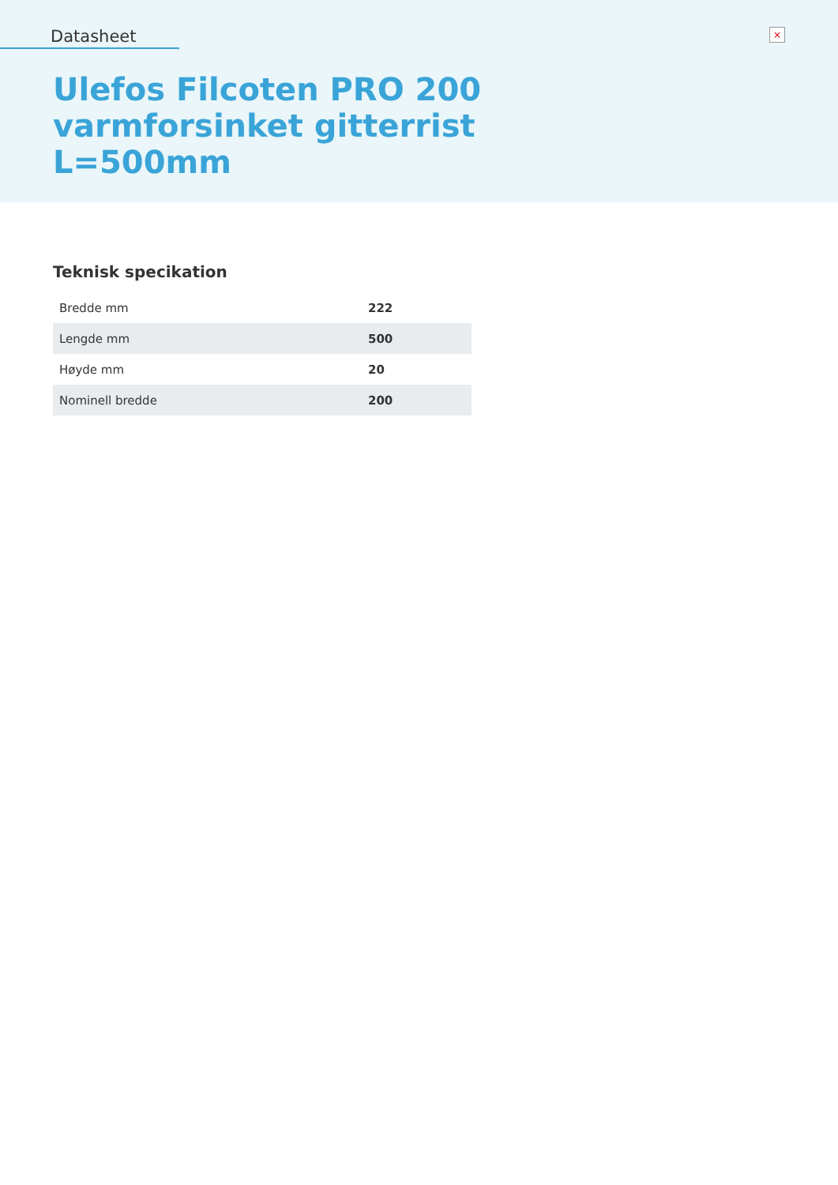Datasheet
×
Ulefos Filcoten PRO 200
varmforsinket gitterrist
L=500mm
Teknisk specikation
| Bredde mm | 222 |
| Lengde mm | 500 |
| Høyde mm | 20 |
| Nominell bredde | 200 |